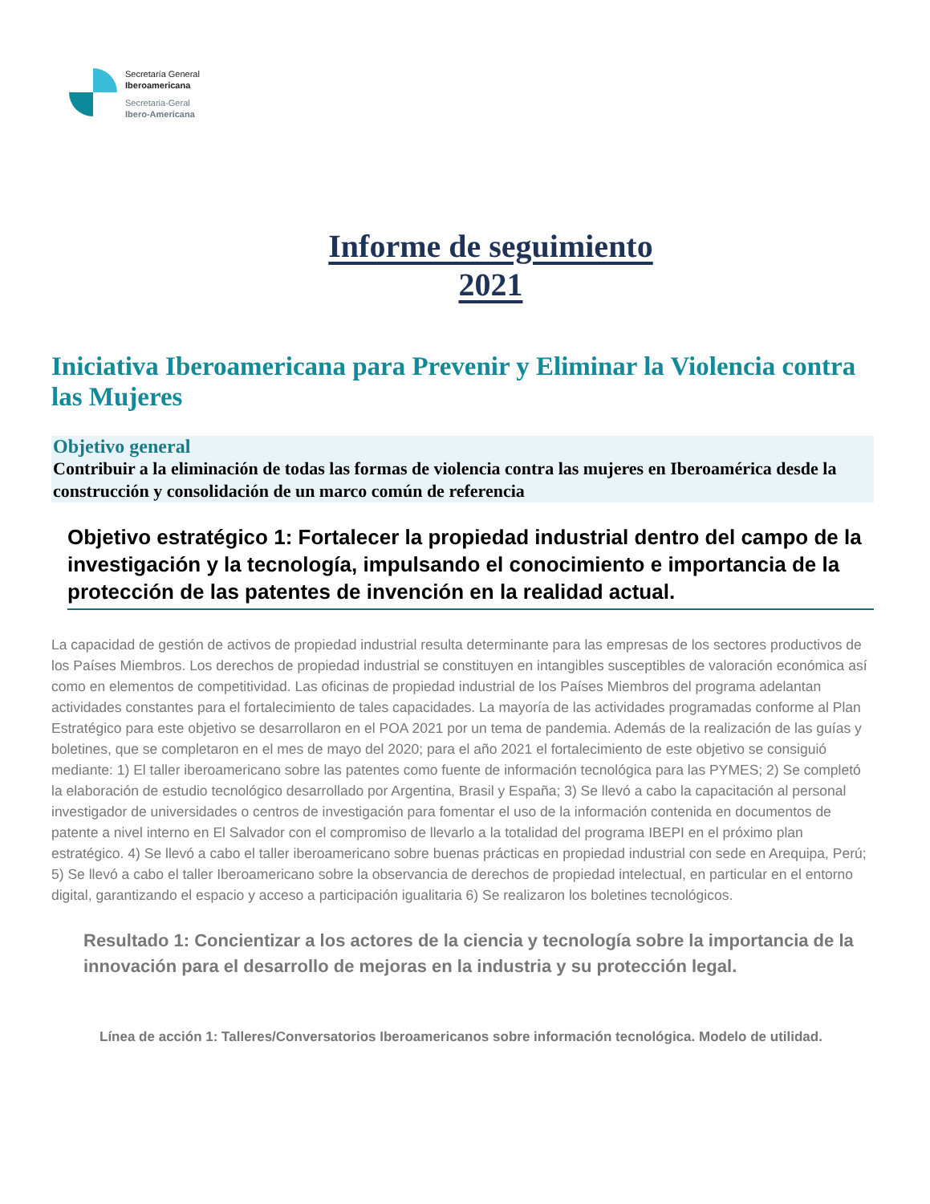Secretaría General
Iberoamericana
Secretaria-Geral
Ibero-Americana
Informe de seguimiento
2021
Iniciativa Iberoamericana para Prevenir y Eliminar la Violencia contra las Mujeres
Objetivo general
Contribuir a la eliminación de todas las formas de violencia contra las mujeres en Iberoamérica desde la construcción y consolidación de un marco común de referencia
Objetivo estratégico 1: Fortalecer la propiedad industrial dentro del campo de la investigación y la tecnología, impulsando el conocimiento e importancia de la protección de las patentes de invención en la realidad actual.
La capacidad de gestión de activos de propiedad industrial resulta determinante para las empresas de los sectores productivos de los Países Miembros. Los derechos de propiedad industrial se constituyen en intangibles susceptibles de valoración económica así como en elementos de competitividad. Las oficinas de propiedad industrial de los Países Miembros del programa adelantan actividades constantes para el fortalecimiento de tales capacidades. La mayoría de las actividades programadas conforme al Plan Estratégico para este objetivo se desarrollaron en el POA 2021 por un tema de pandemia. Además de la realización de las guías y boletines, que se completaron en el mes de mayo del 2020; para el año 2021 el fortalecimiento de este objetivo se consiguió mediante: 1) El taller iberoamericano sobre las patentes como fuente de información tecnológica para las PYMES; 2) Se completó la elaboración de estudio tecnológico desarrollado por Argentina, Brasil y España; 3) Se llevó a cabo la capacitación al personal investigador de universidades o centros de investigación para fomentar el uso de la información contenida en documentos de patente a nivel interno en El Salvador con el compromiso de llevarlo a la totalidad del programa IBEPI en el próximo plan estratégico. 4) Se llevó a cabo el taller iberoamericano sobre buenas prácticas en propiedad industrial con sede en Arequipa, Perú; 5) Se llevó a cabo el taller Iberoamericano sobre la observancia de derechos de propiedad intelectual, en particular en el entorno digital, garantizando el espacio y acceso a participación igualitaria 6) Se realizaron los boletines tecnológicos.
Resultado 1: Concientizar a los actores de la ciencia y tecnología sobre la importancia de la innovación para el desarrollo de mejoras en la industria y su protección legal.
Línea de acción 1: Talleres/Conversatorios Iberoamericanos sobre información tecnológica. Modelo de utilidad.